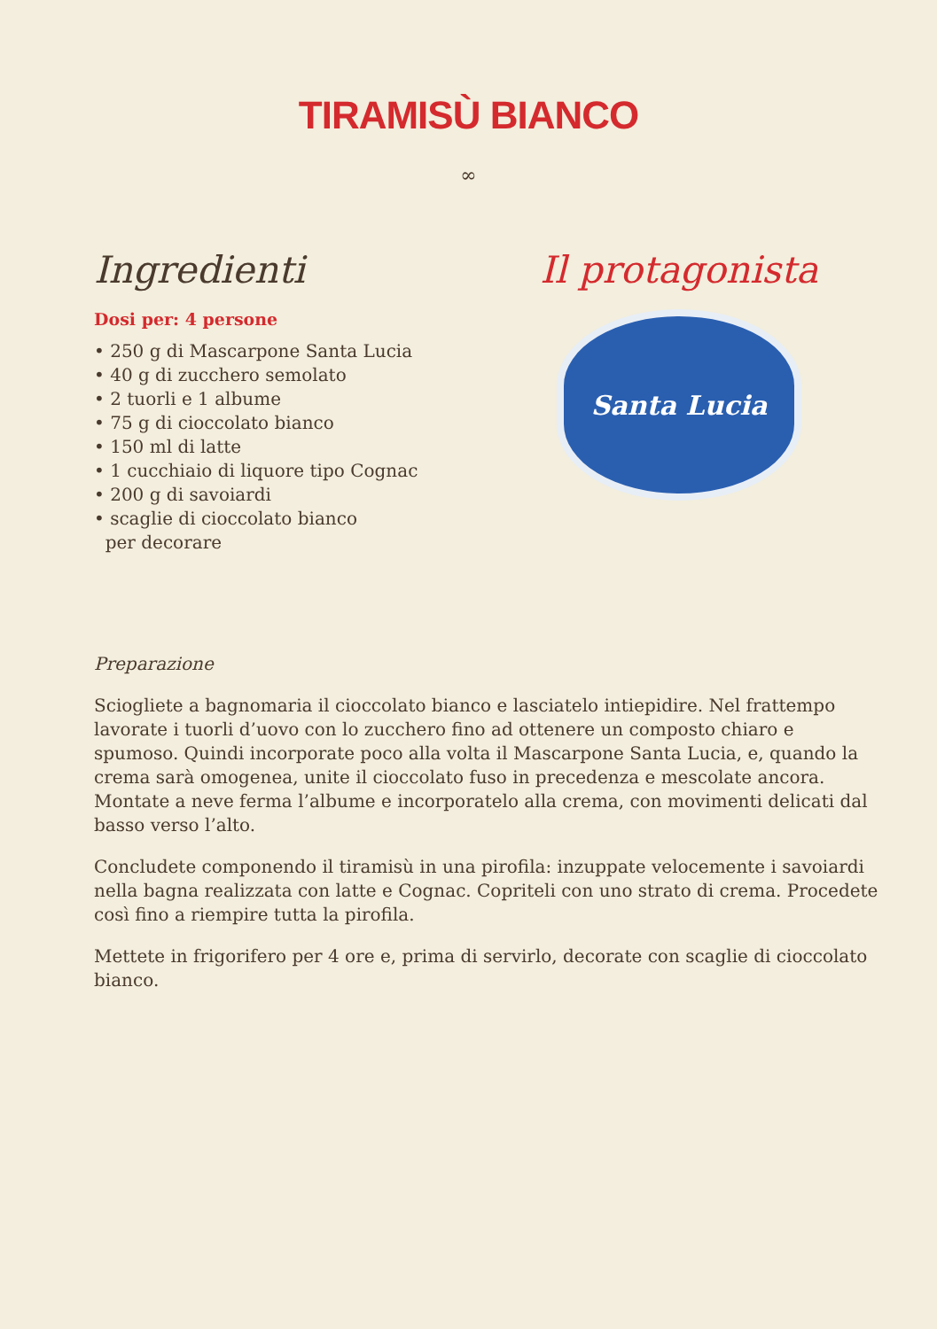TIRAMISÙ BIANCO
∞
Ingredienti
Dosi per: 4 persone
• 250 g di Mascarpone Santa Lucia
• 40 g di zucchero semolato
• 2 tuorli e 1 albume
• 75 g di cioccolato bianco
• 150 ml di latte
• 1 cucchiaio di liquore tipo Cognac
• 200 g di savoiardi
• scaglie di cioccolato bianco
per decorare
Il protagonista
Santa Lucia
Preparazione
Sciogliete a bagnomaria il cioccolato bianco e lasciatelo intiepidire. Nel frattempo lavorate i tuorli d’uovo con lo zucchero fino ad ottenere un composto chiaro e spumoso. Quindi incorporate poco alla volta il Mascarpone Santa Lucia, e, quando la crema sarà omogenea, unite il cioccolato fuso in precedenza e mescolate ancora. Montate a neve ferma l’albume e incorporatelo alla crema, con movimenti delicati dal basso verso l’alto.
Concludete componendo il tiramisù in una pirofila: inzuppate velocemente i savoiardi nella bagna realizzata con latte e Cognac. Copriteli con uno strato di crema. Procedete così fino a riempire tutta la pirofila.
Mettete in frigorifero per 4 ore e, prima di servirlo, decorate con scaglie di cioccolato bianco.